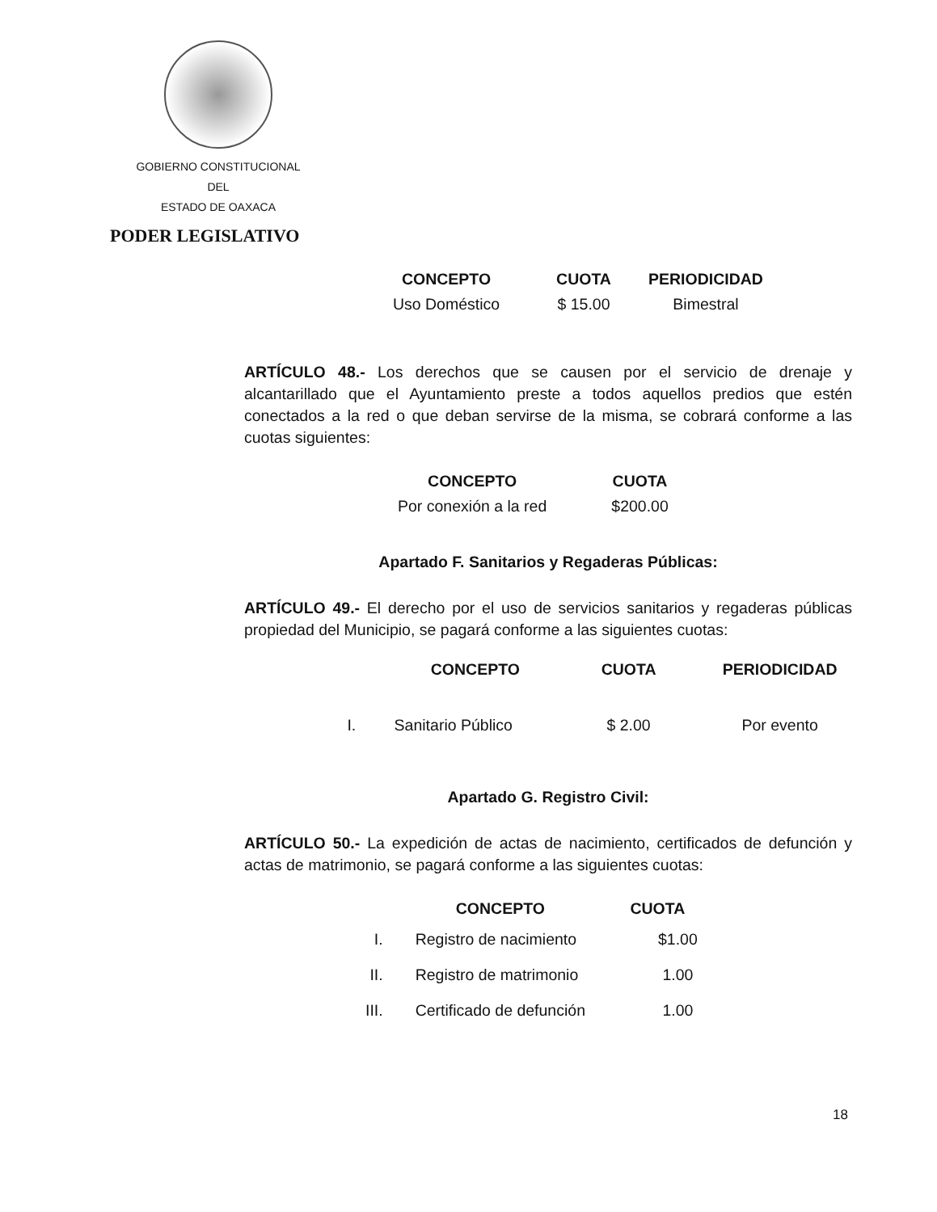GOBIERNO CONSTITUCIONAL
DEL
ESTADO DE OAXACA
PODER LEGISLATIVO
| CONCEPTO | CUOTA | PERIODICIDAD |
| --- | --- | --- |
| Uso Doméstico | $ 15.00 | Bimestral |
ARTÍCULO 48.- Los derechos que se causen por el servicio de drenaje y alcantarillado que el Ayuntamiento preste a todos aquellos predios que estén conectados a la red o que deban servirse de la misma, se cobrará conforme a las cuotas siguientes:
| CONCEPTO | CUOTA |
| --- | --- |
| Por conexión a la red | $200.00 |
Apartado F. Sanitarios y Regaderas Públicas:
ARTÍCULO 49.- El derecho por el uso de servicios sanitarios y regaderas públicas propiedad del Municipio, se pagará conforme a las siguientes cuotas:
| | CONCEPTO | CUOTA | PERIODICIDAD |
| --- | --- | --- | --- |
| I. | Sanitario Público | $ 2.00 | Por evento |
Apartado G. Registro Civil:
ARTÍCULO 50.- La expedición de actas de nacimiento, certificados de defunción y actas de matrimonio, se pagará conforme a las siguientes cuotas:
| | CONCEPTO | CUOTA |
| --- | --- | --- |
| I. | Registro de nacimiento | $1.00 |
| II. | Registro de matrimonio | 1.00 |
| III. | Certificado de defunción | 1.00 |
18